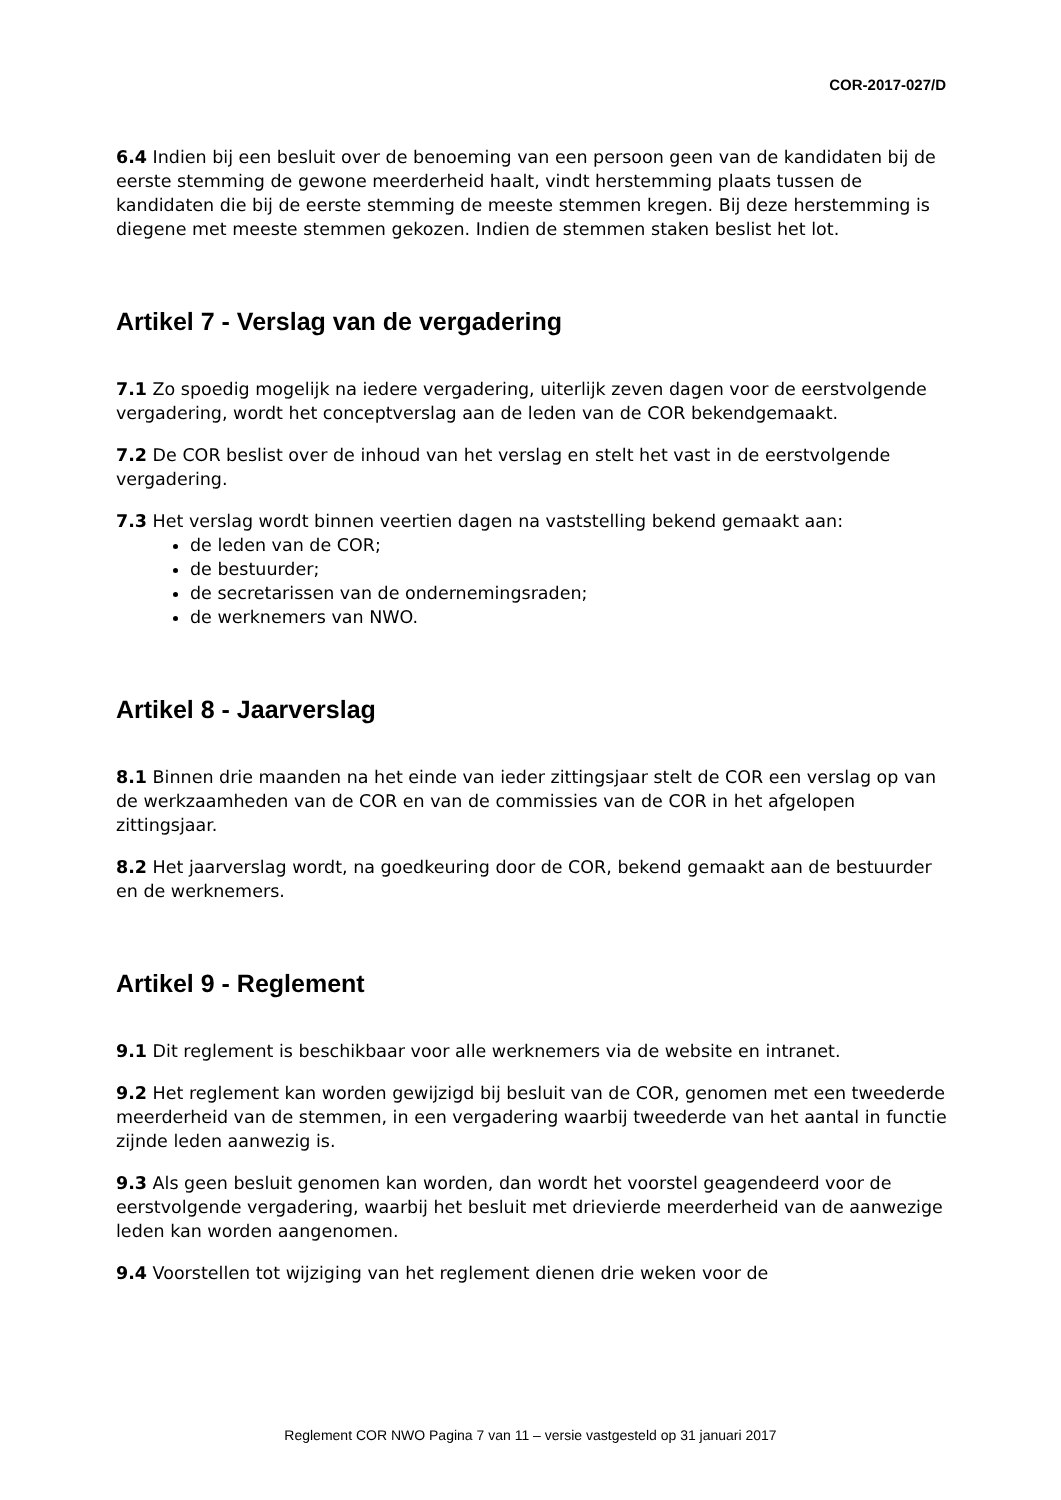COR-2017-027/D
6.4 Indien bij een besluit over de benoeming van een persoon geen van de kandidaten bij de eerste stemming de gewone meerderheid haalt, vindt herstemming plaats tussen de kandidaten die bij de eerste stemming de meeste stemmen kregen. Bij deze herstemming is diegene met meeste stemmen gekozen. Indien de stemmen staken beslist het lot.
Artikel 7 - Verslag van de vergadering
7.1 Zo spoedig mogelijk na iedere vergadering, uiterlijk zeven dagen voor de eerstvolgende vergadering, wordt het conceptverslag aan de leden van de COR bekendgemaakt.
7.2 De COR beslist over de inhoud van het verslag en stelt het vast in de eerstvolgende vergadering.
7.3 Het verslag wordt binnen veertien dagen na vaststelling bekend gemaakt aan:
de leden van de COR;
de bestuurder;
de secretarissen van de ondernemingsraden;
de werknemers van NWO.
Artikel 8 - Jaarverslag
8.1 Binnen drie maanden na het einde van ieder zittingsjaar stelt de COR een verslag op van de werkzaamheden van de COR en van de commissies van de COR in het afgelopen zittingsjaar.
8.2 Het jaarverslag wordt, na goedkeuring door de COR, bekend gemaakt aan de bestuurder en de werknemers.
Artikel 9 - Reglement
9.1 Dit reglement is beschikbaar voor alle werknemers via de website en intranet.
9.2 Het reglement kan worden gewijzigd bij besluit van de COR, genomen met een tweederde meerderheid van de stemmen, in een vergadering waarbij tweederde van het aantal in functie zijnde leden aanwezig is.
9.3 Als geen besluit genomen kan worden, dan wordt het voorstel geagendeerd voor de eerstvolgende vergadering, waarbij het besluit met drievierde meerderheid van de aanwezige leden kan worden aangenomen.
9.4 Voorstellen tot wijziging van het reglement dienen drie weken voor de
Reglement COR NWO Pagina 7 van 11 – versie vastgesteld op 31 januari 2017